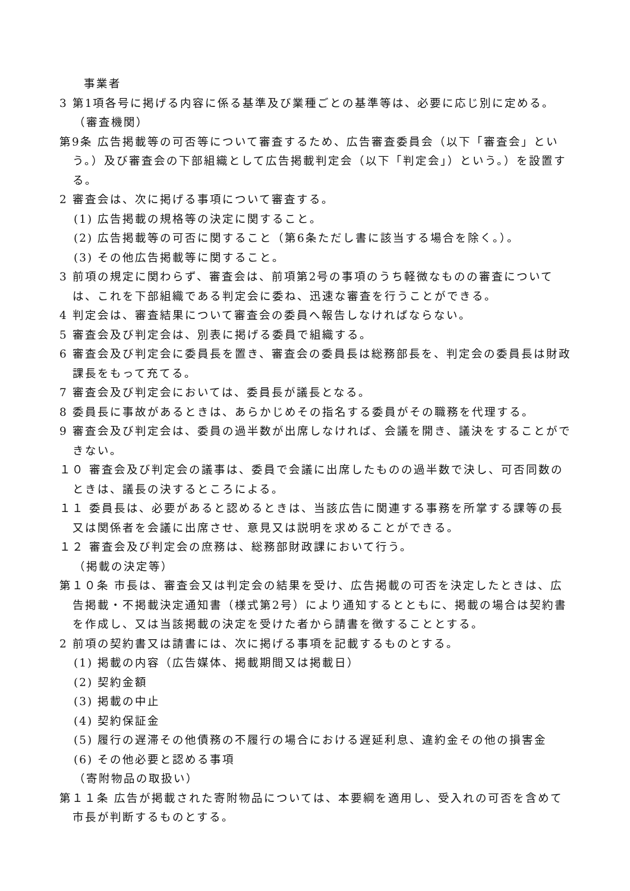事業者
3 第1項各号に掲げる内容に係る基準及び業種ごとの基準等は、必要に応じ別に定める。
（審査機関）
第9条 広告掲載等の可否等について審査するため、広告審査委員会（以下「審査会」という。）及び審査会の下部組織として広告掲載判定会（以下「判定会」）という。）を設置する。
2 審査会は、次に掲げる事項について審査する。
(1) 広告掲載の規格等の決定に関すること。
(2) 広告掲載等の可否に関すること（第6条ただし書に該当する場合を除く。）。
(3) その他広告掲載等に関すること。
3 前項の規定に関わらず、審査会は、前項第2号の事項のうち軽微なものの審査については、これを下部組織である判定会に委ね、迅速な審査を行うことができる。
4 判定会は、審査結果について審査会の委員へ報告しなければならない。
5 審査会及び判定会は、別表に掲げる委員で組織する。
6 審査会及び判定会に委員長を置き、審査会の委員長は総務部長を、判定会の委員長は財政課長をもって充てる。
7 審査会及び判定会においては、委員長が議長となる。
8 委員長に事故があるときは、あらかじめその指名する委員がその職務を代理する。
9 審査会及び判定会は、委員の過半数が出席しなければ、会議を開き、議決をすることができない。
１０ 審査会及び判定会の議事は、委員で会議に出席したものの過半数で決し、可否同数のときは、議長の決するところによる。
１１ 委員長は、必要があると認めるときは、当該広告に関連する事務を所掌する課等の長又は関係者を会議に出席させ、意見又は説明を求めることができる。
１２ 審査会及び判定会の庶務は、総務部財政課において行う。
（掲載の決定等）
第１０条 市長は、審査会又は判定会の結果を受け、広告掲載の可否を決定したときは、広告掲載・不掲載決定通知書（様式第2号）により通知するとともに、掲載の場合は契約書を作成し、又は当該掲載の決定を受けた者から請書を徴することとする。
2 前項の契約書又は請書には、次に掲げる事項を記載するものとする。
(1) 掲載の内容（広告媒体、掲載期間又は掲載日）
(2) 契約金額
(3) 掲載の中止
(4) 契約保証金
(5) 履行の遅滞その他債務の不履行の場合における遅延利息、違約金その他の損害金
(6) その他必要と認める事項
（寄附物品の取扱い）
第１１条 広告が掲載された寄附物品については、本要綱を適用し、受入れの可否を含めて市長が判断するものとする。